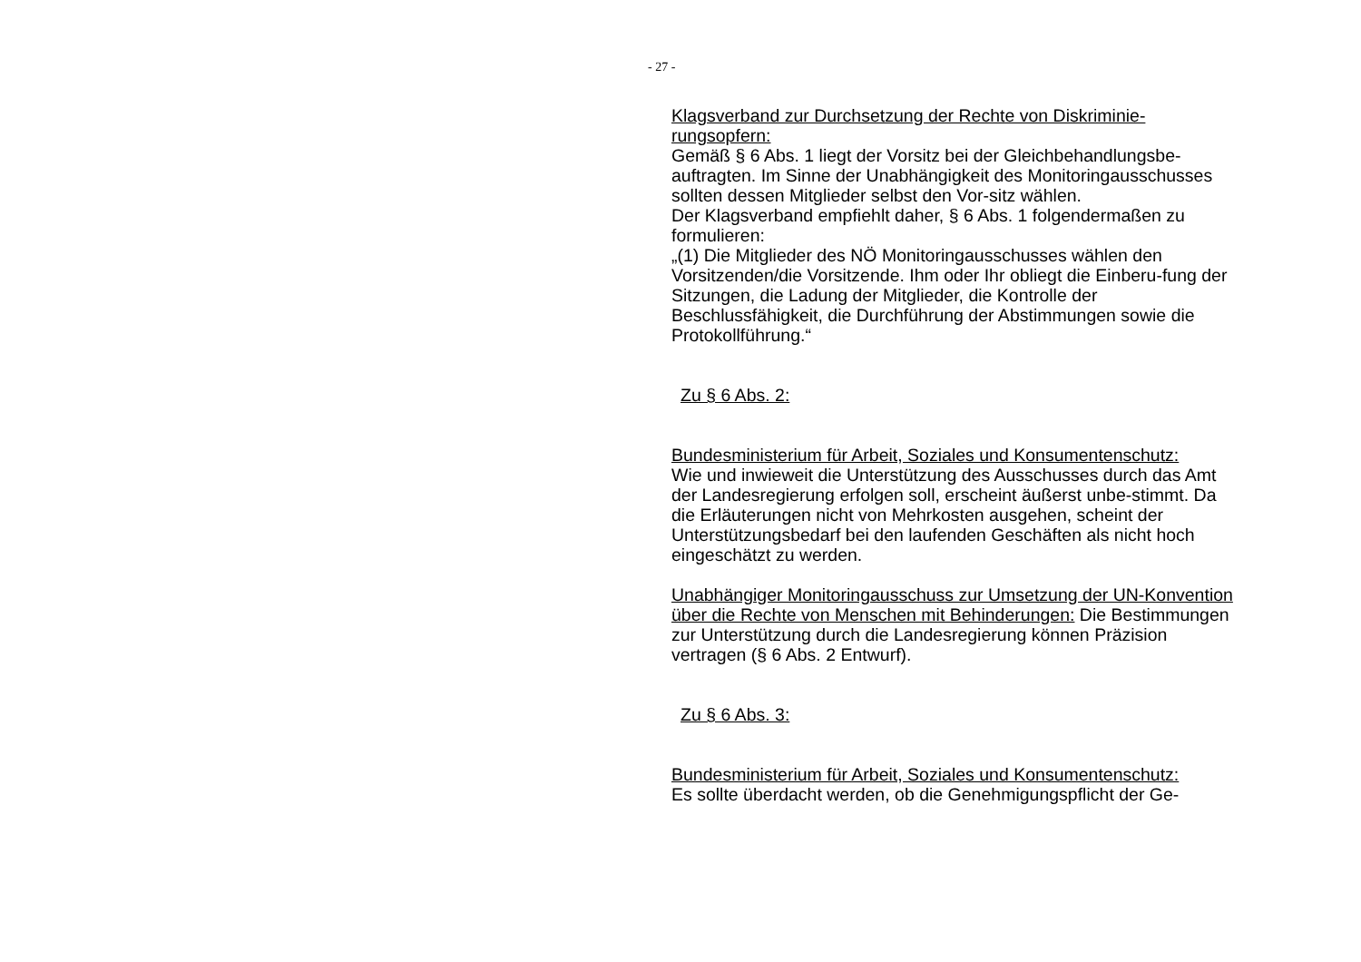- 27 -
Klagsverband zur Durchsetzung der Rechte von Diskriminie-rungsopfern:
Gemäß § 6 Abs. 1 liegt der Vorsitz bei der Gleichbehandlungsbe-auftragten. Im Sinne der Unabhängigkeit des Monitoringausschusses sollten dessen Mitglieder selbst den Vor-sitz wählen.
Der Klagsverband empfiehlt daher, § 6 Abs. 1 folgendermaßen zu formulieren:
„(1) Die Mitglieder des NÖ Monitoringausschusses wählen den Vorsitzenden/die Vorsitzende. Ihm oder Ihr obliegt die Einberu-fung der Sitzungen, die Ladung der Mitglieder, die Kontrolle der Beschlussfähigkeit, die Durchführung der Abstimmungen sowie die Protokollführung.“
Zu § 6 Abs. 2:
Bundesministerium für Arbeit, Soziales und Konsumentenschutz:
Wie und inwieweit die Unterstützung des Ausschusses durch das Amt der Landesregierung erfolgen soll, erscheint äußerst unbe-stimmt. Da die Erläuterungen nicht von Mehrkosten ausgehen, scheint der Unterstützungsbedarf bei den laufenden Geschäften als nicht hoch eingeschätzt zu werden.
Unabhängiger Monitoringausschuss zur Umsetzung der UN-Konvention über die Rechte von Menschen mit Behinderungen: Die Bestimmungen zur Unterstützung durch die Landesregierung können Präzision vertragen (§ 6 Abs. 2 Entwurf).
Zu § 6 Abs. 3:
Bundesministerium für Arbeit, Soziales und Konsumentenschutz:
Es sollte überdacht werden, ob die Genehmigungspflicht der Ge-